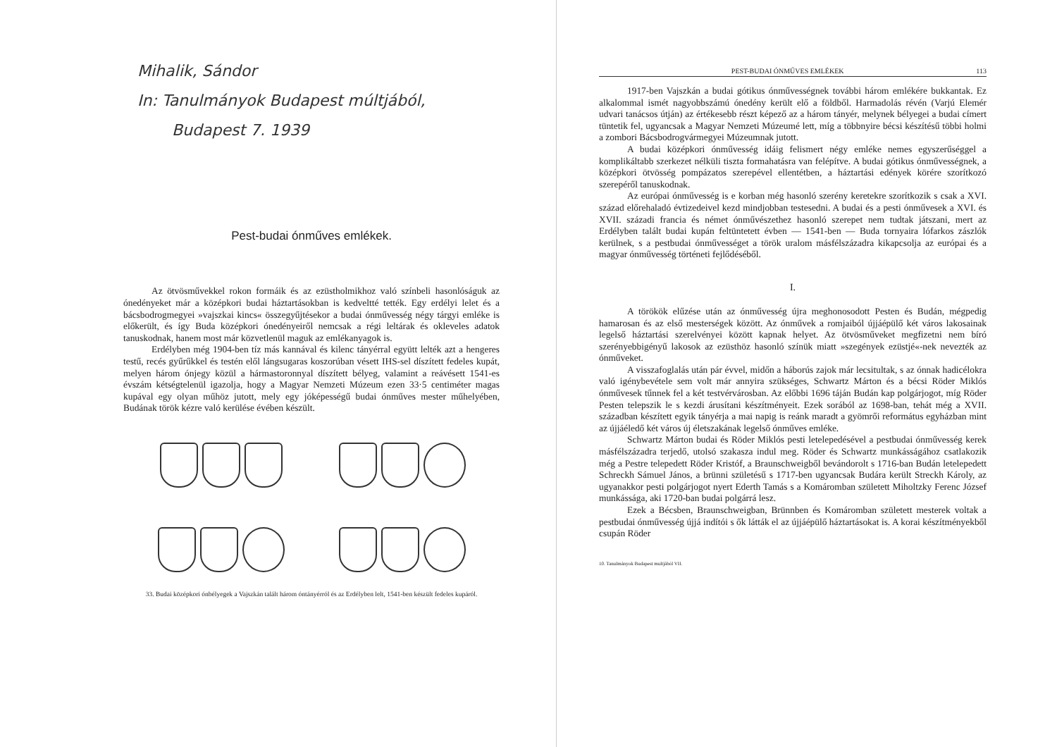Mihalik, Sándor
In: Tanulmányok Budapest múltjából,
Budapest 7. 1939
Pest-budai ónműves emlékek.
Az ötvösművekkel rokon formáik és az ezüstholmikhoz való színbeli hasonlóságuk az ónedényeket már a középkori budai háztartásokban is kedveltté tették. Egy erdélyi lelet és a bácsbodrogmegyei »vajszkai kincs« összegyűjtésekor a budai ónművesség négy tárgyi emléke is előkerült, és így Buda középkori ónedényeiről nemcsak a régi leltárak és okleveles adatok tanuskodnak, hanem most már közvetlenül maguk az emlékanyagok is.
Erdélyben még 1904-ben tíz más kannával és kilenc tányérral együtt lelték azt a hengeres testű, recés gyűrűkkel és testén elől lángsugaras koszorúban vésett IHS-sel díszített fedeles kupát, melyen három ónjegy közül a hármastoronnyal díszített bélyeg, valamint a reávésett 1541-es évszám kétségtelenül igazolja, hogy a Magyar Nemzeti Múzeum ezen 33·5 centiméter magas kupával egy olyan műhöz jutott, mely egy jóképességű budai ónműves mester műhelyében, Budának török kézre való kerülése évében készült.
33. Budai középkori ónbélyegek a Vajszkán talált három óntányérról és az Erdélyben lelt, 1541-ben készült fedeles kupáról.
PEST-BUDAI ÓNMŰVES EMLÉKEK 113
1917-ben Vajszkán a budai gótikus ónművességnek további három emlékére bukkantak. Ez alkalommal ismét nagyobbszámú ónedény került elő a földből. Harmadolás révén (Varjú Elemér udvari tanácsos útján) az értékesebb részt képező az a három tányér, melynek bélyegei a budai címert tüntetik fel, ugyancsak a Magyar Nemzeti Múzeumé lett, míg a többnyire bécsi készítésű többi holmi a zombori Bácsbodrogvármegyei Múzeumnak jutott.
A budai középkori ónművesség idáig felismert négy emléke nemes egyszerűséggel a komplikáltabb szerkezet nélküli tiszta formahatásra van felépítve. A budai gótikus ónművességnek, a középkori ötvösség pompázatos szerepével ellentétben, a háztartási edények körére szorítkozó szerepéről tanuskodnak.
Az európai ónművesség is e korban még hasonló szerény keretekre szorítkozik s csak a XVI. század előrehaladó évtizedeivel kezd mindjobban testesedni. A budai és a pesti ónművesek a XVI. és XVII. századi francia és német ónművészethez hasonló szerepet nem tudtak játszani, mert az Erdélyben talált budai kupán feltüntetett évben — 1541-ben — Buda tornyaira lófarkos zászlók kerülnek, s a pestbudai ónművességet a török uralom másfélszázadra kikapcsolja az európai és a magyar ónművesség történeti fejlődéséből.
I.
A törökök elűzése után az ónművesség újra meghonosodott Pesten és Budán, mégpedig hamarosan és az első mesterségek között. Az ónművek a romjaiból újjáépülő két város lakosainak legelső háztartási szerelvényei között kapnak helyet. Az ötvösműveket megfizetni nem bíró szerényebbigényű lakosok az ezüsthöz hasonló színük miatt »szegények ezüstjé«-nek nevezték az ónműveket.
A visszafoglalás után pár évvel, midőn a háborús zajok már lecsitultak, s az ónnak hadicélokra való igénybevétele sem volt már annyira szükséges, Schwartz Márton és a bécsi Röder Miklós ónművesek tűnnek fel a két testvérvárosban. Az előbbi 1696 táján Budán kap polgárjogot, míg Röder Pesten telepszik le s kezdi árusítani készítményeit. Ezek sorából az 1698-ban, tehát még a XVII. században készített egyik tányérja a mai napig is reánk maradt a gyömrői református egyházban mint az újjáéledő két város új életszakának legelső ónműves emléke.
Schwartz Márton budai és Röder Miklós pesti letelepedésével a pestbudai ónművesség kerek másfélszázadra terjedő, utolsó szakasza indul meg. Röder és Schwartz munkásságához csatlakozik még a Pestre telepedett Röder Kristóf, a Braunschweigből bevándorolt s 1716-ban Budán letelepedett Schreckh Sámuel János, a brünni születésű s 1717-ben ugyancsak Budára került Streckh Károly, az ugyanakkor pesti polgárjogot nyert Ederth Tamás s a Komáromban született Miholtzky Ferenc József munkássága, aki 1720-ban budai polgárrá lesz.
Ezek a Bécsben, Braunschweigban, Brünnben és Komáromban született mesterek voltak a pestbudai ónművesség újjá indítói s ők látták el az újjáépülő háztartásokat is. A korai készítményekből csupán Röder
10. Tanulmányok Budapest multjából VII.